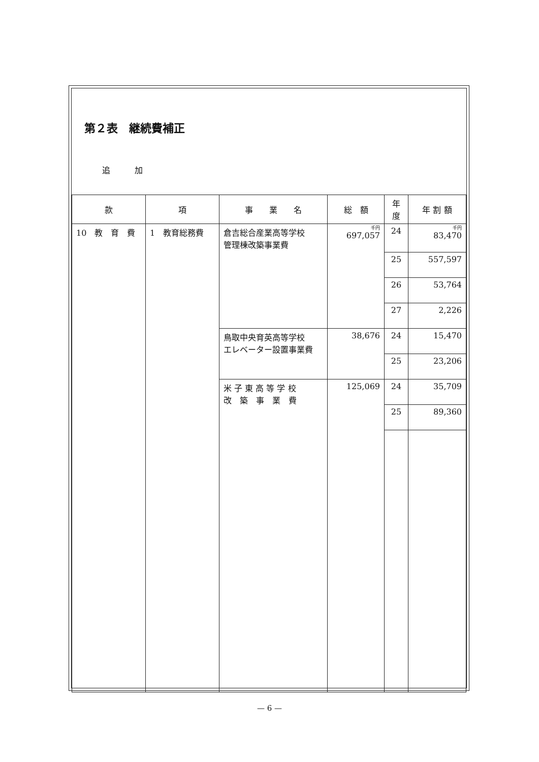第２表　継続費補正
追　　　加
| 款 | 項 | 事 業 名 | 総 額 | 年度 | 年 割 額 |
| --- | --- | --- | --- | --- | --- |
| 10 教 育 費 | 1 教育総務費 | 倉吉総合産業高等学校 管理棟改築事業費 | 千円 697,057 | 24 | 千円 83,470 |
| | | | | 25 | 557,597 |
| | | | | 26 | 53,764 |
| | | | | 27 | 2,226 |
| | | 鳥取中央育英高等学校 エレベーター設置事業費 | 38,676 | 24 | 15,470 |
| | | | | 25 | 23,206 |
| | | 米 子 東 高 等 学 校 改 築 事 業 費 | 125,069 | 24 | 35,709 |
| | | | | 25 | 89,360 |
— 6 —